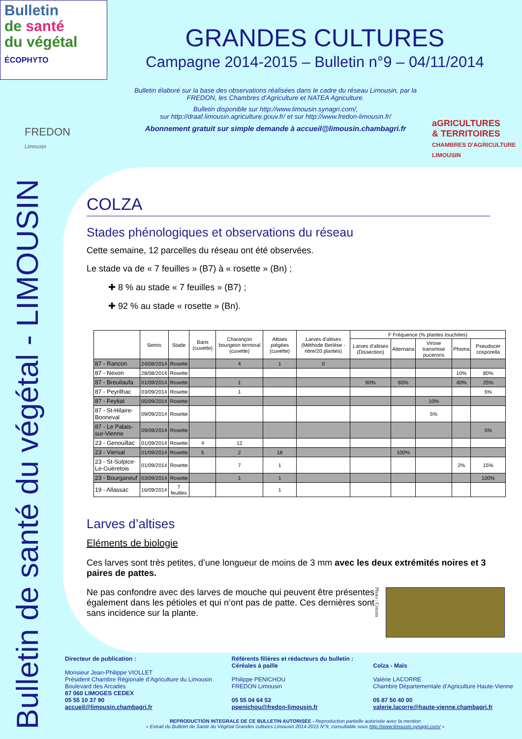Bulletin de santé du végétal - LIMOUSIN
Bulletin
de santé
du végétal
ÉCOPHYTO
GRANDES CULTURES
Campagne 2014-2015 – Bulletin n°9 – 04/11/2014
Bulletin élaboré sur la base des observations réalisées dans le cadre du réseau Limousin, par la FREDON, les Chambres d’Agriculture et NATEA Agriculture.
Bulletin disponible sur http://www.limousin.synagri.com/,
sur http://draaf.limousin.agriculture.gouv.fr/ et sur http://www.fredon-limousin.fr/
Abonnement gratuit sur simple demande à accueil@limousin.chambagri.fr
FREDON
Limousin
aGRICULTURES
& TERRITOIRES
CHAMBRES D'AGRICULTURE
LIMOUSIN
COLZA
Stades phénologiques et observations du réseau
Cette semaine, 12 parcelles du réseau ont été observées.
Le stade va de « 7 feuilles » (B7) à « rosette » (Bn) ;
✚ 8 % au stade « 7 feuilles » (B7) ;
✚ 92 % au stade « rosette » (Bn).
| | Semis | Stade | Baris (cuvette) | Charançon bourgeon terminal (cuvette) | Altises piégées (cuvette) | Larves d'altises (Méthode Berlèse - nbre/20 plantes) | F Fréquence (% plantes touchées) | | | | |
| --- | --- | --- | --- | --- | --- | --- | --- | --- | --- | --- | --- |
| | | | | | | | Larves d'altises (Dissection) | Alternaria | Virose transmise pucerons | Phoma | Pseudocer cosporella |
| 87 - Rancon | 24/08/2014 | Rosette | | 4 | 1 | 0 | | | | | |
| 87 - Nexon | 28/08/2014 | Rosette | | | | | | | | 10% | 80% |
| 87 - Breuilaufa | 01/09/2014 | Rosette | | 1 | | | 90% | 65% | | 40% | 25% |
| 87 - Peyrilhac | 03/09/2014 | Rosette | | 1 | | | | | | | 5% |
| 87 - Feytiat | 05/09/2014 | Rosette | | | | | | | 10% | | |
| 87 - St-Hilaire-Bonneval | 09/09/2014 | Rosette | | | | | | | 5% | | |
| 87 - Le Palais-sur-Vienne | 09/09/2014 | Rosette | | | | | | | | | 5% |
| 23 - Genouillac | 01/09/2014 | Rosette | 4 | 12 | | | | | | | |
| 23 - Viersat | 01/09/2014 | Rosette | 5 | 2 | 18 | | | 100% | | | |
| 23 - St-Sulpice-Le-Guéretois | 01/09/2014 | Rosette | | 7 | 1 | | | | | 2% | 15% |
| 23 - Bourganeuf | 03/09/2014 | Rosette | | 1 | 1 | | | | | | 100% |
| 19 - Allassac | 16/09/2014 | 7 feuilles | | | 1 | | | | | | |
Larves d’altises
Eléments de biologie
Ces larves sont très petites, d’une longueur de moins de 3 mm avec les deux extrémités noires et 3 paires de pattes.
Photo : Cetiom
Ne pas confondre avec des larves de mouche qui peuvent être présentes également dans les pétioles et qui n’ont pas de patte. Ces dernières sont sans incidence sur la plante.
Directeur de publication :
Monsieur Jean-Philippe VIOLLET
Président Chambre Régionale d’Agriculture du Limousin
Boulevard des Arcades
87 060 LIMOGES CEDEX
05 55 10 37 90
accueil@limousin.chambagri.fr
Référents filières et rédacteurs du bulletin :
Céréales à paille
Philippe PENICHOU
FREDON Limousin
05 55 04 64 53
ppenichou@fredon-limousin.fr
Colza - Maïs
Valérie LACORRE
Chambre Départementale d’Agriculture Haute-Vienne
05 87 50 40 00
valerie.lacorre@haute-vienne.chambagri.fr
REPRODUCTION INTEGRALE DE CE BULLETIN AUTORISÉE - Reproduction partielle autorisée avec la mention
« Extrait du Bulletin de Santé du Végétal Grandes cultures Limousin 2014-2015 N°9, consultable sous http://www.limousin.synagri.com/ »